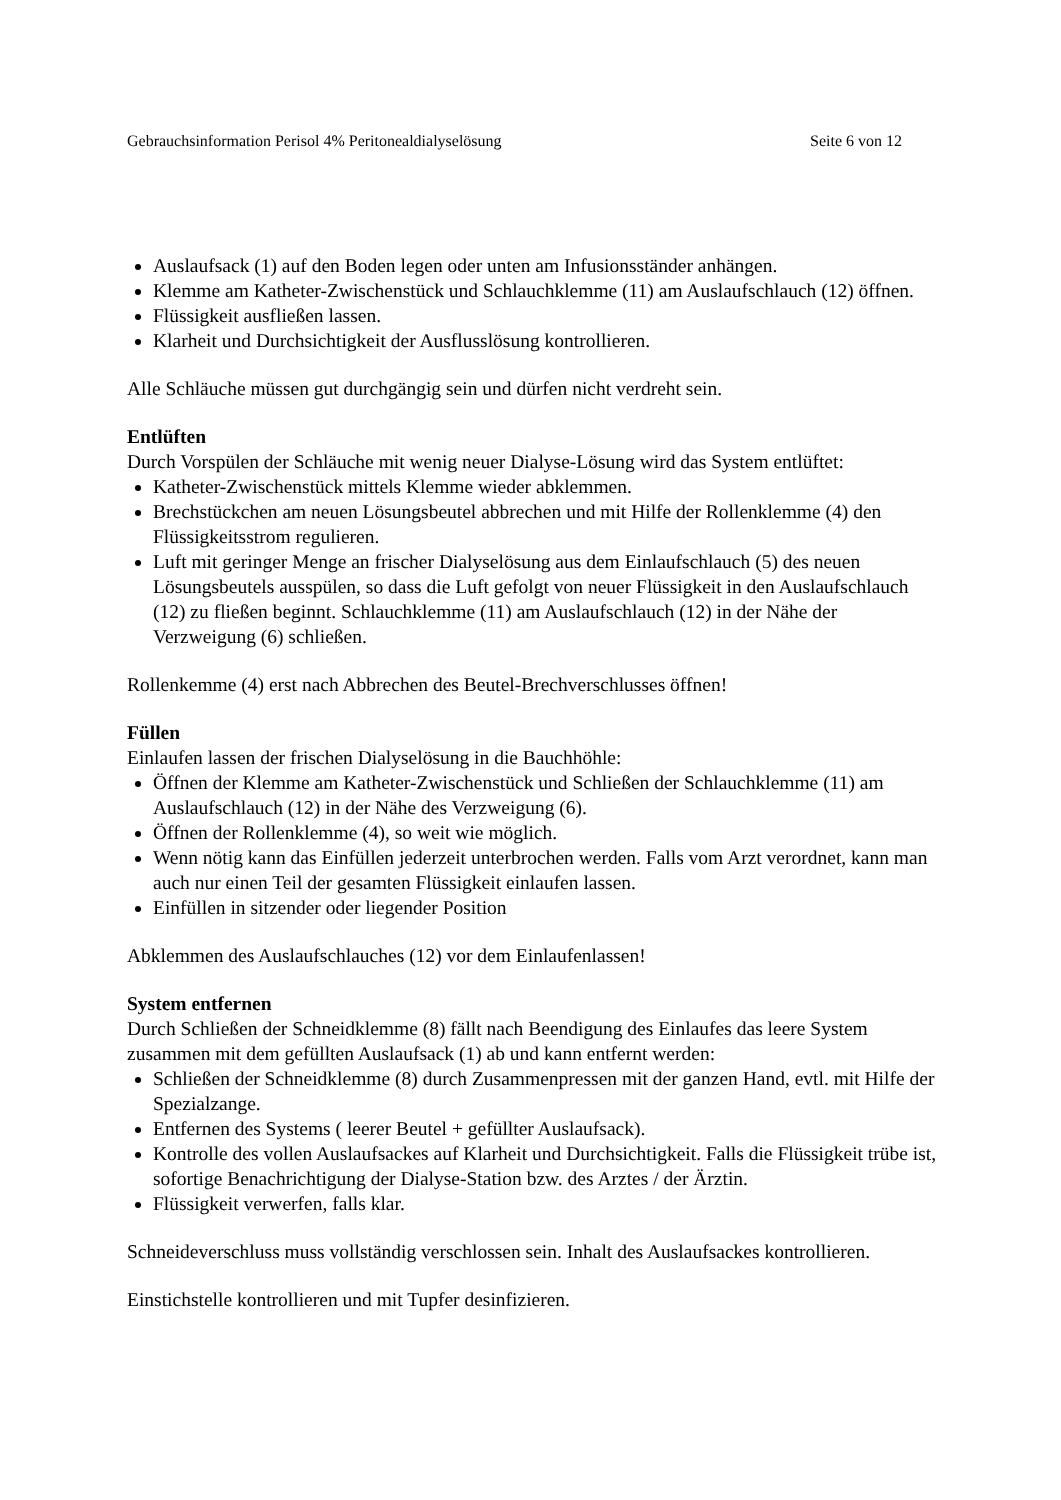Gebrauchsinformation Perisol 4% Peritonealdialyselösung Seite 6 von 12
Auslaufsack (1) auf den Boden legen oder unten am Infusionsständer anhängen.
Klemme am Katheter-Zwischenstück und Schlauchklemme (11) am Auslaufschlauch (12) öffnen.
Flüssigkeit ausfließen lassen.
Klarheit und Durchsichtigkeit der Ausflusslösung kontrollieren.
Alle Schläuche müssen gut durchgängig sein und dürfen nicht verdreht sein.
Entlüften
Durch Vorspülen der Schläuche mit wenig neuer Dialyse-Lösung wird das System entlüftet:
Katheter-Zwischenstück mittels Klemme wieder abklemmen.
Brechstückchen am neuen Lösungsbeutel abbrechen und mit Hilfe der Rollenklemme (4) den Flüssigkeitsstrom regulieren.
Luft mit geringer Menge an frischer Dialyselösung aus dem Einlaufschlauch (5) des neuen Lösungsbeutels ausspülen, so dass die Luft gefolgt von neuer Flüssigkeit in den Auslaufschlauch (12) zu fließen beginnt. Schlauchklemme (11) am Auslaufschlauch (12) in der Nähe der Verzweigung (6) schließen.
Rollenkemme (4) erst nach Abbrechen des Beutel-Brechverschlusses öffnen!
Füllen
Einlaufen lassen der frischen Dialyselösung in die Bauchhöhle:
Öffnen der Klemme am Katheter-Zwischenstück und Schließen der Schlauchklemme (11) am Auslaufschlauch (12) in der Nähe des Verzweigung (6).
Öffnen der Rollenklemme (4), so weit wie möglich.
Wenn nötig kann das Einfüllen jederzeit unterbrochen werden. Falls vom Arzt verordnet, kann man auch nur einen Teil der gesamten Flüssigkeit einlaufen lassen.
Einfüllen in sitzender oder liegender Position
Abklemmen des Auslaufschlauches (12) vor dem Einlaufenlassen!
System entfernen
Durch Schließen der Schneidklemme (8) fällt nach Beendigung des Einlaufes das leere System zusammen mit dem gefüllten Auslaufsack (1) ab und kann entfernt werden:
Schließen der Schneidklemme (8) durch Zusammenpressen mit der ganzen Hand, evtl. mit Hilfe der Spezialzange.
Entfernen des Systems ( leerer Beutel + gefüllter Auslaufsack).
Kontrolle des vollen Auslaufsackes auf Klarheit und Durchsichtigkeit. Falls die Flüssigkeit trübe ist, sofortige Benachrichtigung der Dialyse-Station bzw. des Arztes / der Ärztin.
Flüssigkeit verwerfen, falls klar.
Schneideverschluss muss vollständig verschlossen sein. Inhalt des Auslaufsackes kontrollieren.
Einstichstelle kontrollieren und mit Tupfer desinfizieren.